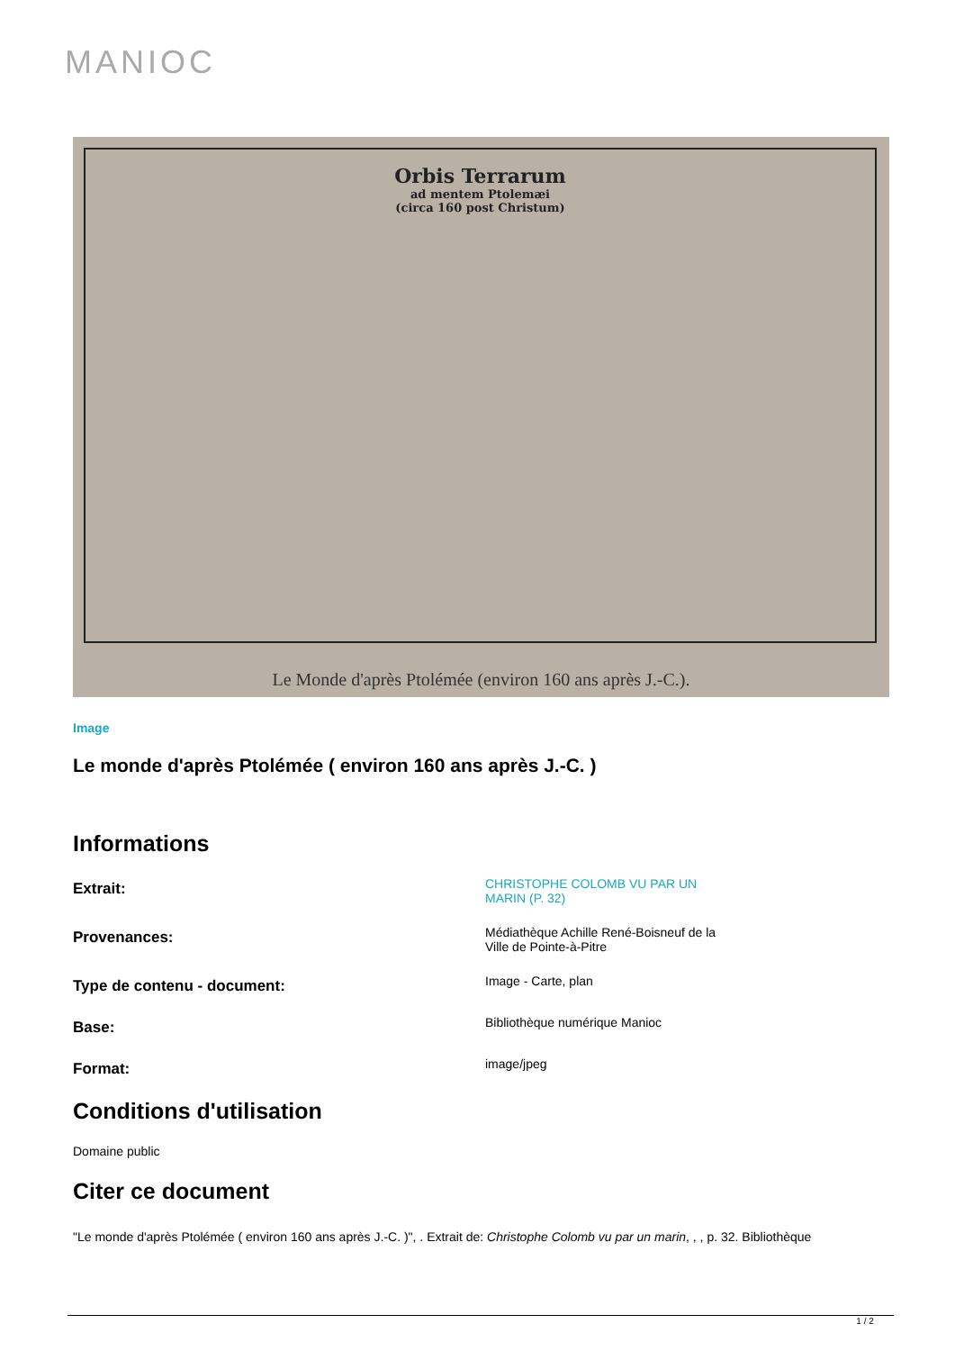MANIOC
Orbis Terrarum
ad mentem Ptolemæi
(circa 160 post Christum)
Le Monde d'après Ptolémée (environ 160 ans après J.-C.).
Image
Le monde d'après Ptolémée ( environ 160 ans après J.-C. )
Informations
Extrait:
CHRISTOPHE COLOMB VU PAR UN MARIN (P. 32)
Provenances:
Médiathèque Achille René-Boisneuf de la Ville de Pointe-à-Pitre
Type de contenu - document:
Image - Carte, plan
Base:
Bibliothèque numérique Manioc
Format:
image/jpeg
Conditions d'utilisation
Domaine public
Citer ce document
"Le monde d'après Ptolémée ( environ 160 ans après J.-C. )", . Extrait de: Christophe Colomb vu par un marin, , , p. 32. Bibliothèque
1 / 2